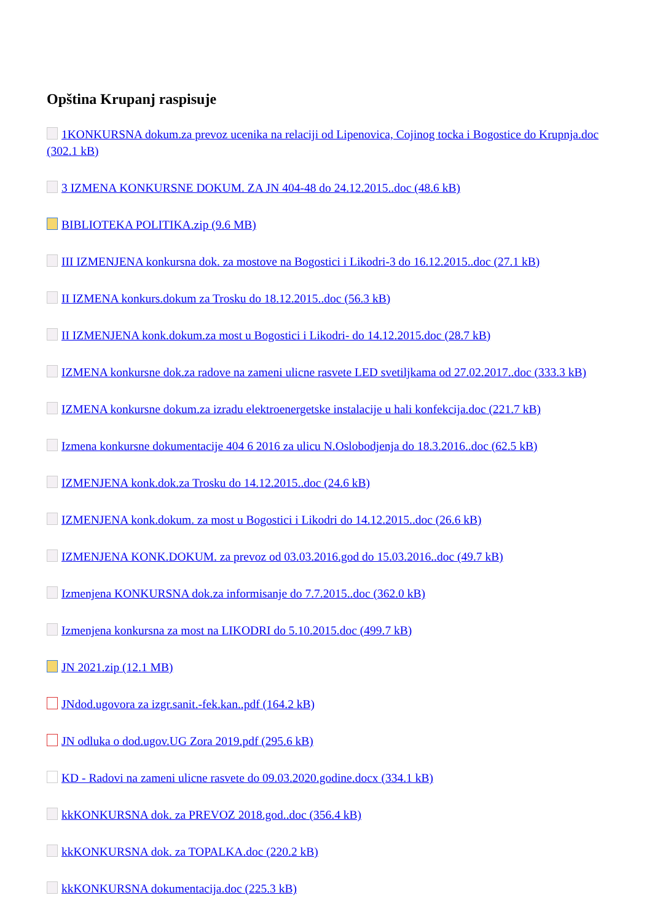Opština Krupanj raspisuje
1KONKURSNA dokum.za prevoz ucenika na relaciji od Lipenovica, Cojinog tocka i Bogostice do Krupnja.doc (302.1 kB)
3 IZMENA KONKURSNE DOKUM. ZA JN 404-48 do 24.12.2015..doc (48.6 kB)
BIBLIOTEKA POLITIKA.zip (9.6 MB)
III IZMENJENA konkursna dok. za mostove na Bogostici i Likodri-3 do 16.12.2015..doc (27.1 kB)
II IZMENA konkurs.dokum za Trosku do 18.12.2015..doc (56.3 kB)
II IZMENJENA konk.dokum.za most u Bogostici i Likodri- do 14.12.2015.doc (28.7 kB)
IZMENA konkursne dok.za radove na zameni ulicne rasvete LED svetiljkama od 27.02.2017..doc (333.3 kB)
IZMENA konkursne dokum.za izradu elektroenergetske instalacije u hali konfekcija.doc (221.7 kB)
Izmena konkursne dokumentacije 404 6 2016 za ulicu N.Oslobodjenja do 18.3.2016..doc (62.5 kB)
IZMENJENA konk.dok.za Trosku do 14.12.2015..doc (24.6 kB)
IZMENJENA konk.dokum. za most u Bogostici i Likodri do 14.12.2015..doc (26.6 kB)
IZMENJENA KONK.DOKUM. za prevoz od 03.03.2016.god do 15.03.2016..doc (49.7 kB)
Izmenjena KONKURSNA dok.za informisanje do 7.7.2015..doc (362.0 kB)
Izmenjena konkursna za most na LIKODRI do 5.10.2015.doc (499.7 kB)
JN 2021.zip (12.1 MB)
JNdod.ugovora za izgr.sanit.-fek.kan..pdf (164.2 kB)
JN odluka o dod.ugov.UG Zora 2019.pdf (295.6 kB)
KD - Radovi na zameni ulicne rasvete do 09.03.2020.godine.docx (334.1 kB)
kkKONKURSNA dok. za PREVOZ 2018.god..doc (356.4 kB)
kkKONKURSNA dok. za TOPALKA.doc (220.2 kB)
kkKONKURSNA dokumentacija.doc (225.3 kB)